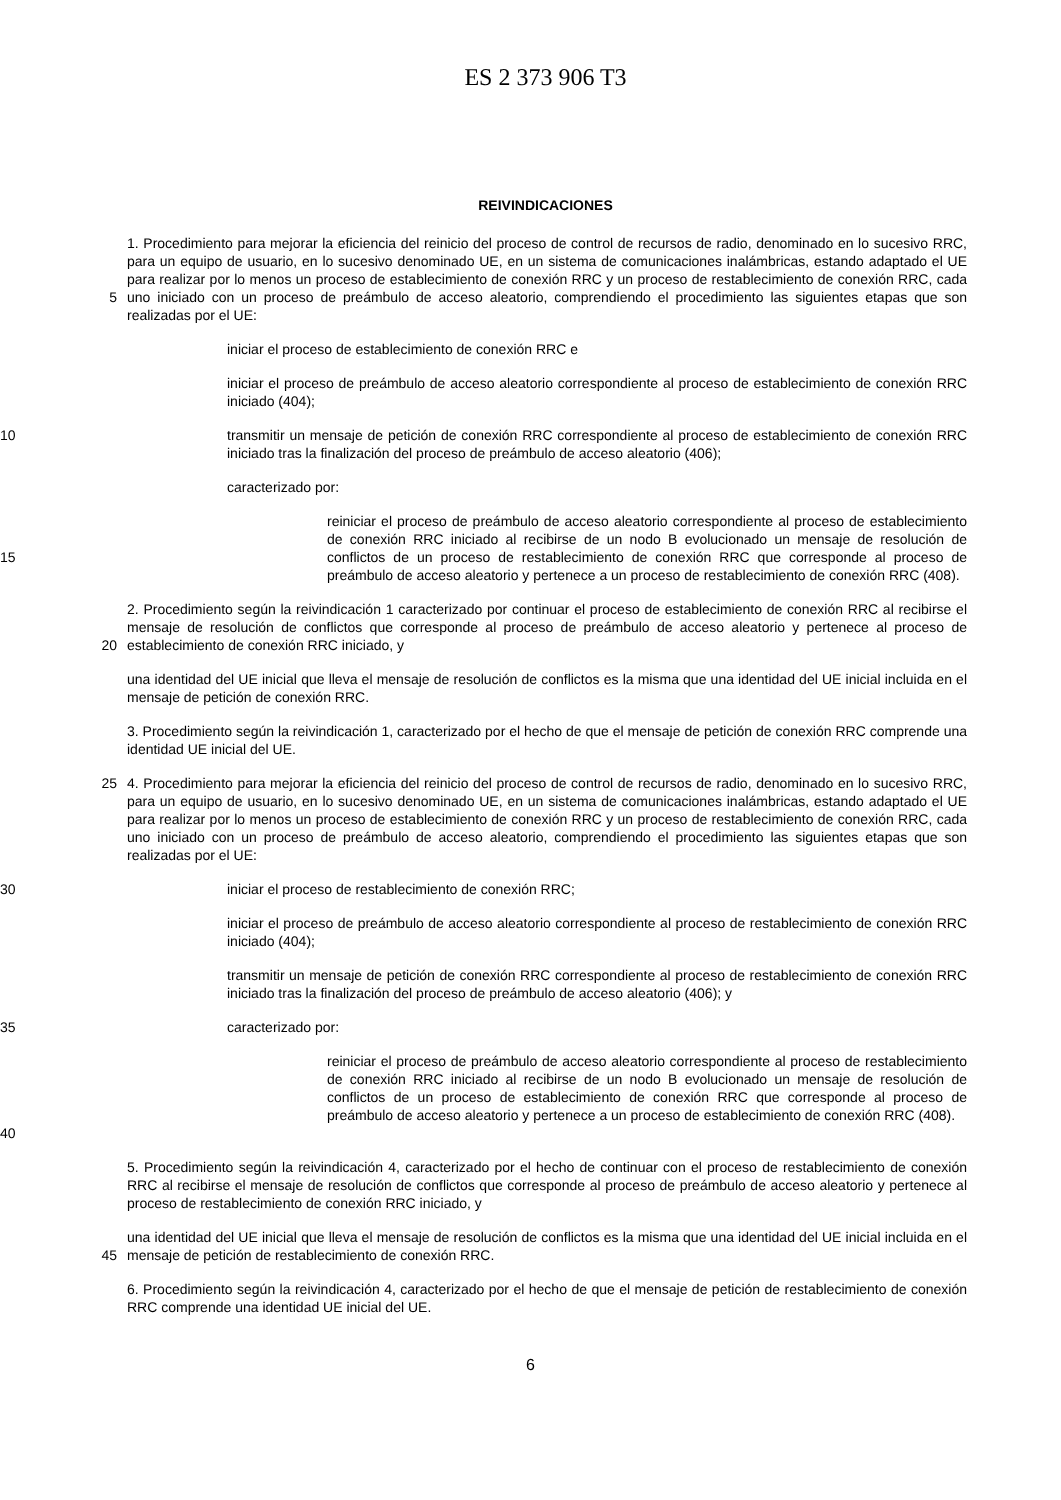ES 2 373 906 T3
REIVINDICACIONES
5 1. Procedimiento para mejorar la eficiencia del reinicio del proceso de control de recursos de radio, denominado en lo sucesivo RRC, para un equipo de usuario, en lo sucesivo denominado UE, en un sistema de comunicaciones inalámbricas, estando adaptado el UE para realizar por lo menos un proceso de establecimiento de conexión RRC y un proceso de restablecimiento de conexión RRC, cada uno iniciado con un proceso de preámbulo de acceso aleatorio, comprendiendo el procedimiento las siguientes etapas que son realizadas por el UE:
iniciar el proceso de establecimiento de conexión RRC e
iniciar el proceso de preámbulo de acceso aleatorio correspondiente al proceso de establecimiento de conexión RRC iniciado (404);
10 transmitir un mensaje de petición de conexión RRC correspondiente al proceso de establecimiento de conexión RRC iniciado tras la finalización del proceso de preámbulo de acceso aleatorio (406);
caracterizado por:
15 reiniciar el proceso de preámbulo de acceso aleatorio correspondiente al proceso de establecimiento de conexión RRC iniciado al recibirse de un nodo B evolucionado un mensaje de resolución de conflictos de un proceso de restablecimiento de conexión RRC que corresponde al proceso de preámbulo de acceso aleatorio y pertenece a un proceso de restablecimiento de conexión RRC (408).
20 2. Procedimiento según la reivindicación 1 caracterizado por continuar el proceso de establecimiento de conexión RRC al recibirse el mensaje de resolución de conflictos que corresponde al proceso de preámbulo de acceso aleatorio y pertenece al proceso de establecimiento de conexión RRC iniciado, y
una identidad del UE inicial que lleva el mensaje de resolución de conflictos es la misma que una identidad del UE inicial incluida en el mensaje de petición de conexión RRC.
3. Procedimiento según la reivindicación 1, caracterizado por el hecho de que el mensaje de petición de conexión RRC comprende una identidad UE inicial del UE.
25 4. Procedimiento para mejorar la eficiencia del reinicio del proceso de control de recursos de radio, denominado en lo sucesivo RRC, para un equipo de usuario, en lo sucesivo denominado UE, en un sistema de comunicaciones inalámbricas, estando adaptado el UE para realizar por lo menos un proceso de establecimiento de conexión RRC y un proceso de restablecimiento de conexión RRC, cada uno iniciado con un proceso de preámbulo de acceso aleatorio, comprendiendo el procedimiento las siguientes etapas que son realizadas por el UE:
30 iniciar el proceso de restablecimiento de conexión RRC;
iniciar el proceso de preámbulo de acceso aleatorio correspondiente al proceso de restablecimiento de conexión RRC iniciado (404);
transmitir un mensaje de petición de conexión RRC correspondiente al proceso de restablecimiento de conexión RRC iniciado tras la finalización del proceso de preámbulo de acceso aleatorio (406); y
35 caracterizado por:
40 reiniciar el proceso de preámbulo de acceso aleatorio correspondiente al proceso de restablecimiento de conexión RRC iniciado al recibirse de un nodo B evolucionado un mensaje de resolución de conflictos de un proceso de establecimiento de conexión RRC que corresponde al proceso de preámbulo de acceso aleatorio y pertenece a un proceso de establecimiento de conexión RRC (408).
5. Procedimiento según la reivindicación 4, caracterizado por el hecho de continuar con el proceso de restablecimiento de conexión RRC al recibirse el mensaje de resolución de conflictos que corresponde al proceso de preámbulo de acceso aleatorio y pertenece al proceso de restablecimiento de conexión RRC iniciado, y
45 una identidad del UE inicial que lleva el mensaje de resolución de conflictos es la misma que una identidad del UE inicial incluida en el mensaje de petición de restablecimiento de conexión RRC.
6. Procedimiento según la reivindicación 4, caracterizado por el hecho de que el mensaje de petición de restablecimiento de conexión RRC comprende una identidad UE inicial del UE.
6